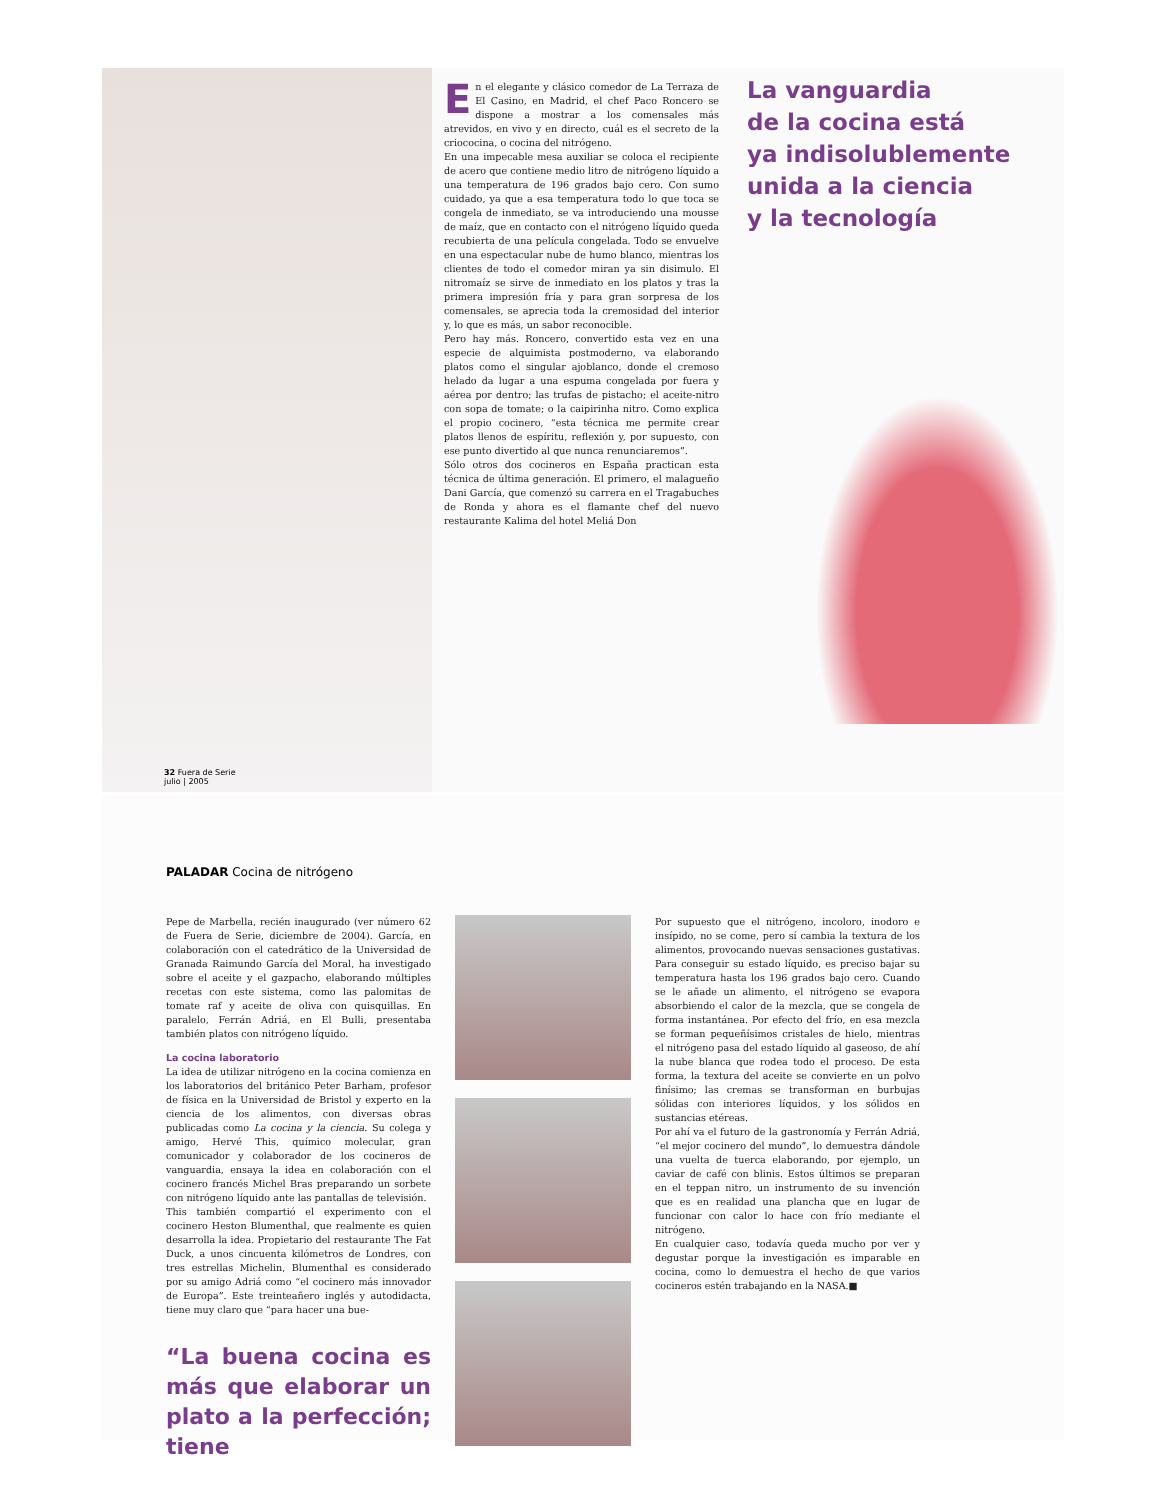32 Fuera de Serie
julio | 2005
En el elegante y clásico comedor de La Terraza de El Casino, en Madrid, el chef Paco Roncero se dispone a mostrar a los comensales más atrevidos, en vivo y en directo, cuál es el secreto de la criococina, o cocina del nitrógeno.
En una impecable mesa auxiliar se coloca el recipiente de acero que contiene medio litro de nitrógeno líquido a una temperatura de 196 grados bajo cero. Con sumo cuidado, ya que a esa temperatura todo lo que toca se congela de inmediato, se va introduciendo una mousse de maíz, que en contacto con el nitrógeno líquido queda recubierta de una película congelada. Todo se envuelve en una espectacular nube de humo blanco, mientras los clientes de todo el comedor miran ya sin disimulo. El nitromaíz se sirve de inmediato en los platos y tras la primera impresión fría y para gran sorpresa de los comensales, se aprecia toda la cremosidad del interior y, lo que es más, un sabor reconocible.
Pero hay más. Roncero, convertido esta vez en una especie de alquimista postmoderno, va elaborando platos como el singular ajoblanco, donde el cremoso helado da lugar a una espuma congelada por fuera y aérea por dentro; las trufas de pistacho; el aceite-nitro con sopa de tomate; o la caipirinha nitro. Como explica el propio cocinero, “esta técnica me permite crear platos llenos de espíritu, reflexión y, por supuesto, con ese punto divertido al que nunca renunciaremos”.
Sólo otros dos cocineros en España practican esta técnica de última generación. El primero, el malagueño Dani García, que comenzó su carrera en el Tragabuches de Ronda y ahora es el flamante chef del nuevo restaurante Kalima del hotel Meliá Don
La vanguardia
de la cocina está
ya indisolublemente
unida a la ciencia
y la tecnología
PALADAR Cocina de nitrógeno
Pepe de Marbella, recién inaugurado (ver número 62 de Fuera de Serie, diciembre de 2004). García, en colaboración con el catedrático de la Universidad de Granada Raimundo García del Moral, ha investigado sobre el aceite y el gazpacho, elaborando múltiples recetas con este sistema, como las palomitas de tomate raf y aceite de oliva con quisquillas. En paralelo, Ferrán Adriá, en El Bulli, presentaba también platos con nitrógeno líquido.
La cocina laboratorio
La idea de utilizar nitrógeno en la cocina comienza en los laboratorios del británico Peter Barham, profesor de física en la Universidad de Bristol y experto en la ciencia de los alimentos, con diversas obras publicadas como La cocina y la ciencia. Su colega y amigo, Hervé This, químico molecular, gran comunicador y colaborador de los cocineros de vanguardia, ensaya la idea en colaboración con el cocinero francés Michel Bras preparando un sorbete con nitrógeno líquido ante las pantallas de televisión.
This también compartió el experimento con el cocinero Heston Blumenthal, que realmente es quien desarrolla la idea. Propietario del restaurante The Fat Duck, a unos cincuenta kilómetros de Londres, con tres estrellas Michelin, Blumenthal es considerado por su amigo Adriá como “el cocinero más innovador de Europa”. Este treinteañero inglés y autodidacta, tiene muy claro que “para hacer una bue-
“La buena cocina es más que elaborar un plato a la perfección; tiene
Por supuesto que el nitrógeno, incoloro, inodoro e insípido, no se come, pero sí cambia la textura de los alimentos, provocando nuevas sensaciones gustativas. Para conseguir su estado líquido, es preciso bajar su temperatura hasta los 196 grados bajo cero. Cuando se le añade un alimento, el nitrógeno se evapora absorbiendo el calor de la mezcla, que se congela de forma instantánea. Por efecto del frío, en esa mezcla se forman pequeñísimos cristales de hielo, mientras el nitrógeno pasa del estado líquido al gaseoso, de ahí la nube blanca que rodea todo el proceso. De esta forma, la textura del aceite se convierte en un polvo finísimo; las cremas se transforman en burbujas sólidas con interiores líquidos, y los sólidos en sustancias etéreas.
Por ahí va el futuro de la gastronomía y Ferrán Adriá, “el mejor cocinero del mundo”, lo demuestra dándole una vuelta de tuerca elaborando, por ejemplo, un caviar de café con blinis. Estos últimos se preparan en el teppan nitro, un instrumento de su invención que es en realidad una plancha que en lugar de funcionar con calor lo hace con frío mediante el nitrógeno.
En cualquier caso, todavía queda mucho por ver y degustar porque la investigación es imparable en cocina, como lo demuestra el hecho de que varios cocineros estén trabajando en la NASA.■